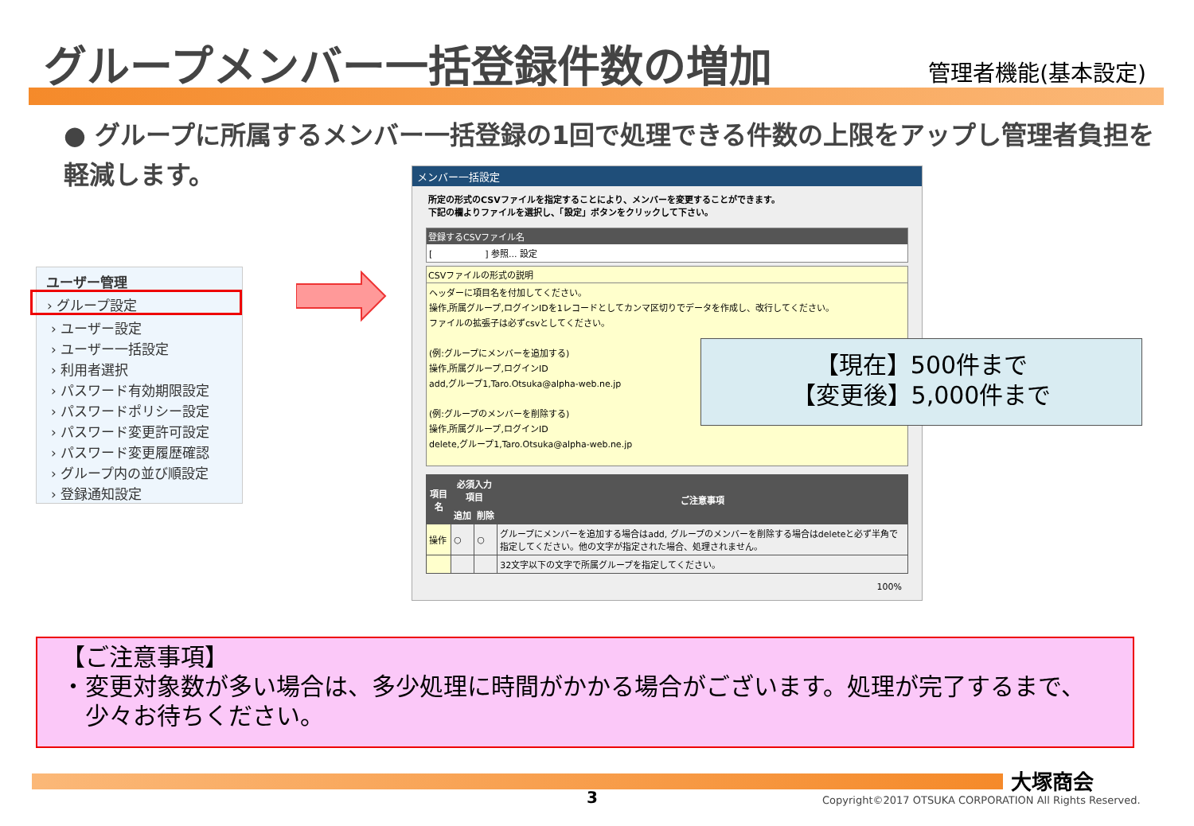グループメンバー一括登録件数の増加 管理者機能(基本設定)
● グループに所属するメンバー一括登録の1回で処理できる件数の上限をアップし管理者負担を軽減します。
ユーザー管理
› グループ設定
› ユーザー設定
› ユーザー一括設定
› 利用者選択
› パスワード有効期限設定
› パスワードポリシー設定
› パスワード変更許可設定
› パスワード変更履歴確認
› グループ内の並び順設定
› 登録通知設定
メンバー一括設定
所定の形式のCSVファイルを指定することにより、メンバーを変更することができます。
下記の欄よりファイルを選択し、「設定」ボタンをクリックして下さい。
登録するCSVファイル名
[　　　　　　] 参照... 設定
CSVファイルの形式の説明
ヘッダーに項目名を付加してください。
操作,所属グループ,ログインIDを1レコードとしてカンマ区切りでデータを作成し、改行してください。
ファイルの拡張子は必ずcsvとしてください。
(例:グループにメンバーを追加する)
操作,所属グループ,ログインID
add,グループ1,Taro.Otsuka@alpha-web.ne.jp
(例:グループのメンバーを削除する)
操作,所属グループ,ログインID
delete,グループ1,Taro.Otsuka@alpha-web.ne.jp
| 項目名 | 必須入力項目 | | ご注意事項 |
| --- | --- | --- | --- |
| | 追加 | 削除 | |
| 操作 | ○ | ○ | グループにメンバーを追加する場合はadd, グループのメンバーを削除する場合はdeleteと必ず半角で指定してください。他の文字が指定された場合、処理されません。 |
| | | | 32文字以下の文字で所属グループを指定してください。 |
100%
【現在】500件まで
【変更後】5,000件まで
【ご注意事項】
・変更対象数が多い場合は、多少処理に時間がかかる場合がございます。処理が完了するまで、
　少々お待ちください。
大塚商会
3
Copyright©2017 OTSUKA CORPORATION All Rights Reserved.